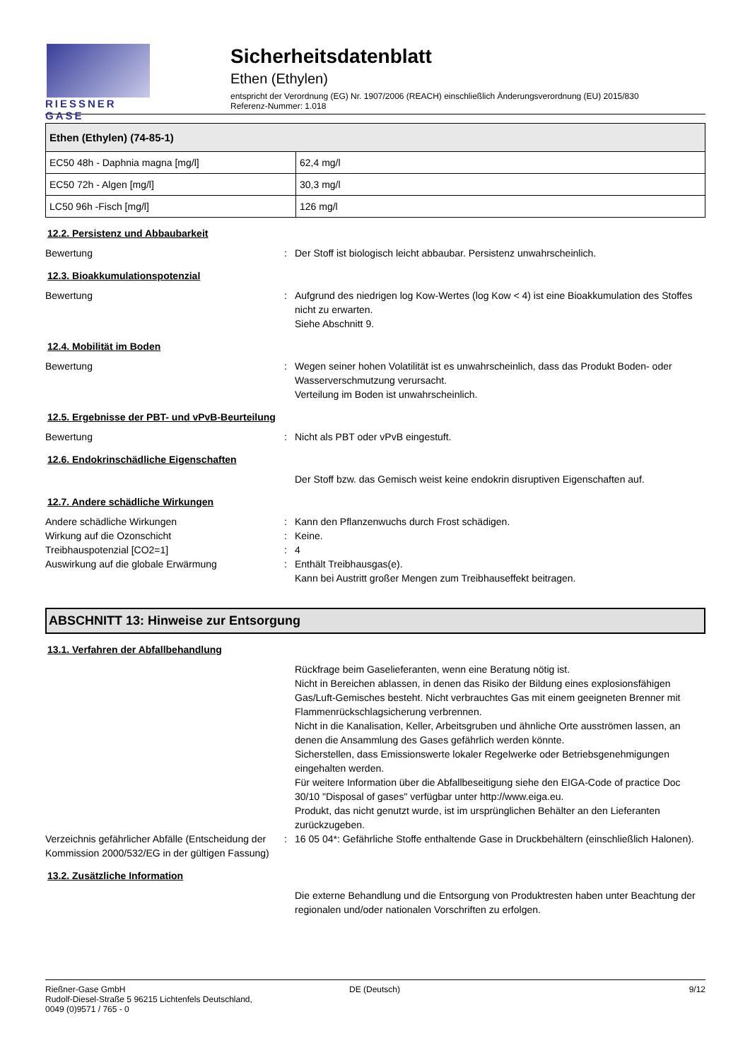RIESSNER
GASE
Sicherheitsdatenblatt
Ethen (Ethylen)
entspricht der Verordnung (EG) Nr. 1907/2006 (REACH) einschließlich Änderungsverordnung (EU) 2015/830
Referenz-Nummer: 1.018
| Ethen (Ethylen) (74-85-1) | |
| --- | --- |
| EC50 48h - Daphnia magna [mg/l] | 62,4 mg/l |
| EC50 72h - Algen [mg/l] | 30,3 mg/l |
| LC50 96h -Fisch [mg/l] | 126 mg/l |
12.2. Persistenz und Abbaubarkeit
Bewertung : Der Stoff ist biologisch leicht abbaubar. Persistenz unwahrscheinlich.
12.3. Bioakkumulationspotenzial
Bewertung : Aufgrund des niedrigen log Kow-Wertes (log Kow < 4) ist eine Bioakkumulation des Stoffes nicht zu erwarten.
Siehe Abschnitt 9.
12.4. Mobilität im Boden
Bewertung : Wegen seiner hohen Volatilität ist es unwahrscheinlich, dass das Produkt Boden- oder Wasserverschmutzung verursacht.
Verteilung im Boden ist unwahrscheinlich.
12.5. Ergebnisse der PBT- und vPvB-Beurteilung
Bewertung : Nicht als PBT oder vPvB eingestuft.
12.6. Endokrinschädliche Eigenschaften
Der Stoff bzw. das Gemisch weist keine endokrin disruptiven Eigenschaften auf.
12.7. Andere schädliche Wirkungen
Andere schädliche Wirkungen : Kann den Pflanzenwuchs durch Frost schädigen.
Wirkung auf die Ozonschicht : Keine.
Treibhauspotenzial [CO2=1] : 4
Auswirkung auf die globale Erwärmung : Enthält Treibhausgas(e).
Kann bei Austritt großer Mengen zum Treibhauseffekt beitragen.
ABSCHNITT 13: Hinweise zur Entsorgung
13.1. Verfahren der Abfallbehandlung
Rückfrage beim Gaselieferanten, wenn eine Beratung nötig ist.
Nicht in Bereichen ablassen, in denen das Risiko der Bildung eines explosionsfähigen Gas/Luft-Gemisches besteht. Nicht verbrauchtes Gas mit einem geeigneten Brenner mit Flammenrückschlagsicherung verbrennen.
Nicht in die Kanalisation, Keller, Arbeitsgruben und ähnliche Orte ausströmen lassen, an denen die Ansammlung des Gases gefährlich werden könnte.
Sicherstellen, dass Emissionswerte lokaler Regelwerke oder Betriebsgenehmigungen eingehalten werden.
Für weitere Information über die Abfallbeseitigung siehe den EIGA-Code of practice Doc 30/10 "Disposal of gases" verfügbar unter http://www.eiga.eu.
Produkt, das nicht genutzt wurde, ist im ursprünglichen Behälter an den Lieferanten zurückzugeben.
Verzeichnis gefährlicher Abfälle (Entscheidung der Kommission 2000/532/EG in der gültigen Fassung)
: 16 05 04*: Gefährliche Stoffe enthaltende Gase in Druckbehältern (einschließlich Halonen).
13.2. Zusätzliche Information
Die externe Behandlung und die Entsorgung von Produktresten haben unter Beachtung der regionalen und/oder nationalen Vorschriften zu erfolgen.
Rießner-Gase GmbH
Rudolf-Diesel-Straße 5 96215 Lichtenfels Deutschland,
0049 (0)9571 / 765 - 0
DE (Deutsch) 9/12